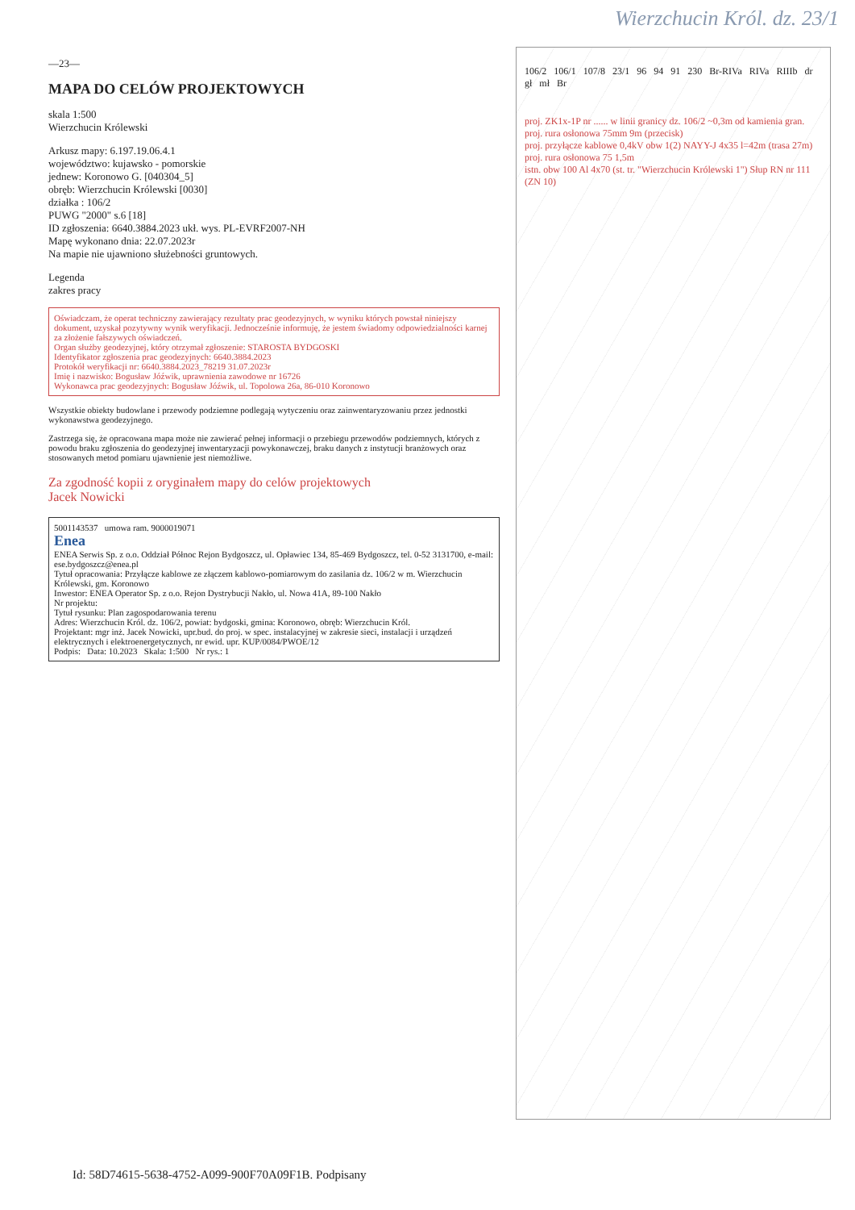Wierzchucin Król. dz. 23/1
—23—
MAPA DO CELÓW PROJEKTOWYCH
skala 1:500
Wierzchucin Królewski
Arkusz mapy: 6.197.19.06.4.1
województwo: kujawsko - pomorskie
jednew: Koronowo G. [040304_5]
obręb: Wierzchucin Królewski [0030]
działka : 106/2
PUWG "2000" s.6 [18]
ID zgłoszenia: 6640.3884.2023 ukł. wys. PL-EVRF2007-NH
Mapę wykonano dnia: 22.07.2023r
Na mapie nie ujawniono służebności gruntowych.
Legenda
zakres pracy
Oświadczam, że operat techniczny zawierający rezultaty prac geodezyjnych, w wyniku których powstał niniejszy dokument, uzyskał pozytywny wynik weryfikacji. Jednocześnie informuję, że jestem świadomy odpowiedzialności karnej za złożenie fałszywych oświadczeń.
Organ służby geodezyjnej, który otrzymał zgłoszenie: STAROSTA BYDGOSKI
Identyfikator zgłoszenia prac geodezyjnych: 6640.3884.2023
Protokół weryfikacji nr: 6640.3884.2023_78219 31.07.2023r
Imię i nazwisko: Bogusław Jóźwik, uprawnienia zawodowe nr 16726
Wykonawca prac geodezyjnych: Bogusław Jóźwik, ul. Topolowa 26a, 86-010 Koronowo
Wszystkie obiekty budowlane i przewody podziemne podlegają wytyczeniu oraz zainwentaryzowaniu przez jednostki wykonawstwa geodezyjnego.
Zastrzega się, że opracowana mapa może nie zawierać pełnej informacji o przebiegu przewodów podziemnych, których z powodu braku zgłoszenia do geodezyjnej inwentaryzacji powykonawczej, braku danych z instytucji branżowych oraz stosowanych metod pomiaru ujawnienie jest niemożliwe.
Za zgodność kopii z oryginałem mapy do celów projektowych
Jacek Nowicki
5001143537 umowa ram. 9000019071
Enea
ENEA Serwis Sp. z o.o. Oddział Północ Rejon Bydgoszcz, ul. Opławiec 134, 85-469 Bydgoszcz, tel. 0-52 3131700, e-mail: ese.bydgoszcz@enea.pl
Tytuł opracowania: Przyłącze kablowe ze złączem kablowo-pomiarowym do zasilania dz. 106/2 w m. Wierzchucin Królewski, gm. Koronowo
Inwestor: ENEA Operator Sp. z o.o. Rejon Dystrybucji Nakło, ul. Nowa 41A, 89-100 Nakło
Nr projektu:
Tytuł rysunku: Plan zagospodarowania terenu
Adres: Wierzchucin Król. dz. 106/2, powiat: bydgoski, gmina: Koronowo, obręb: Wierzchucin Król.
Projektant: mgr inż. Jacek Nowicki, upr.bud. do proj. w spec. instalacyjnej w zakresie sieci, instalacji i urządzeń elektrycznych i elektroenergetycznych, nr ewid. upr. KUP/0084/PWOE/12
Podpis: Data: 10.2023 Skala: 1:500 Nr rys.: 1
106/2 106/1 107/8 23/1 96 94 91 230 Br-RIVa RIVa RIIIb dr gł mł Br
proj. ZK1x-1P nr ...... w linii granicy dz. 106/2 ~0,3m od kamienia gran.
proj. rura osłonowa 75mm 9m (przecisk)
proj. przyłącze kablowe 0,4kV obw 1(2) NAYY-J 4x35 l=42m (trasa 27m)
proj. rura osłonowa 75 1,5m
istn. obw 100 Al 4x70 (st. tr. "Wierzchucin Królewski 1") Słup RN nr 111 (ZN 10)
Id: 58D74615-5638-4752-A099-900F70A09F1B. Podpisany